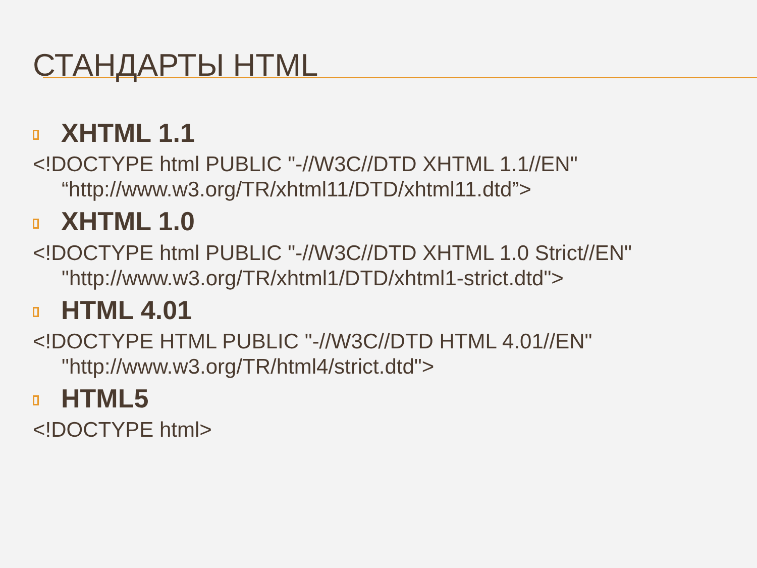СТАНДАРТЫ HTML
XHTML 1.1
<!DOCTYPE html PUBLIC "-//W3C//DTD XHTML 1.1//EN" “http://www.w3.org/TR/xhtml11/DTD/xhtml11.dtd”>
XHTML 1.0
<!DOCTYPE html PUBLIC "-//W3C//DTD XHTML 1.0 Strict//EN" "http://www.w3.org/TR/xhtml1/DTD/xhtml1-strict.dtd">
HTML 4.01
<!DOCTYPE HTML PUBLIC "-//W3C//DTD HTML 4.01//EN" "http://www.w3.org/TR/html4/strict.dtd">
HTML5
<!DOCTYPE html>